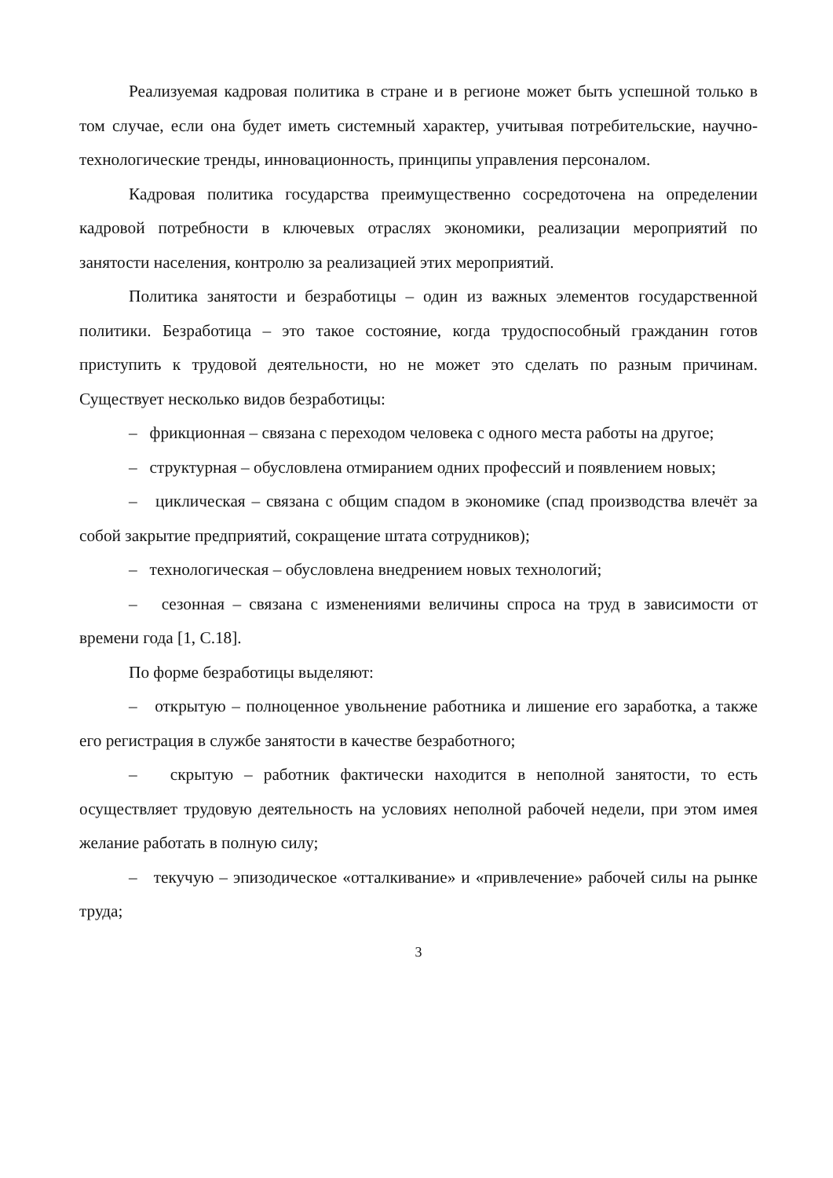Реализуемая кадровая политика в стране и в регионе может быть успешной только в том случае, если она будет иметь системный характер, учитывая потребительские, научно-технологические тренды, инновационность, принципы управления персоналом.
Кадровая политика государства преимущественно сосредоточена на определении кадровой потребности в ключевых отраслях экономики, реализации мероприятий по занятости населения, контролю за реализацией этих мероприятий.
Политика занятости и безработицы – один из важных элементов государственной политики. Безработица – это такое состояние, когда трудоспособный гражданин готов приступить к трудовой деятельности, но не может это сделать по разным причинам. Существует несколько видов безработицы:
– фрикционная – связана с переходом человека с одного места работы на другое;
– структурная – обусловлена отмиранием одних профессий и появлением новых;
– циклическая – связана с общим спадом в экономике (спад производства влечёт за собой закрытие предприятий, сокращение штата сотрудников);
– технологическая – обусловлена внедрением новых технологий;
– сезонная – связана с изменениями величины спроса на труд в зависимости от времени года [1, С.18].
По форме безработицы выделяют:
– открытую – полноценное увольнение работника и лишение его заработка, а также его регистрация в службе занятости в качестве безработного;
– скрытую – работник фактически находится в неполной занятости, то есть осуществляет трудовую деятельность на условиях неполной рабочей недели, при этом имея желание работать в полную силу;
– текучую – эпизодическое «отталкивание» и «привлечение» рабочей силы на рынке труда;
3